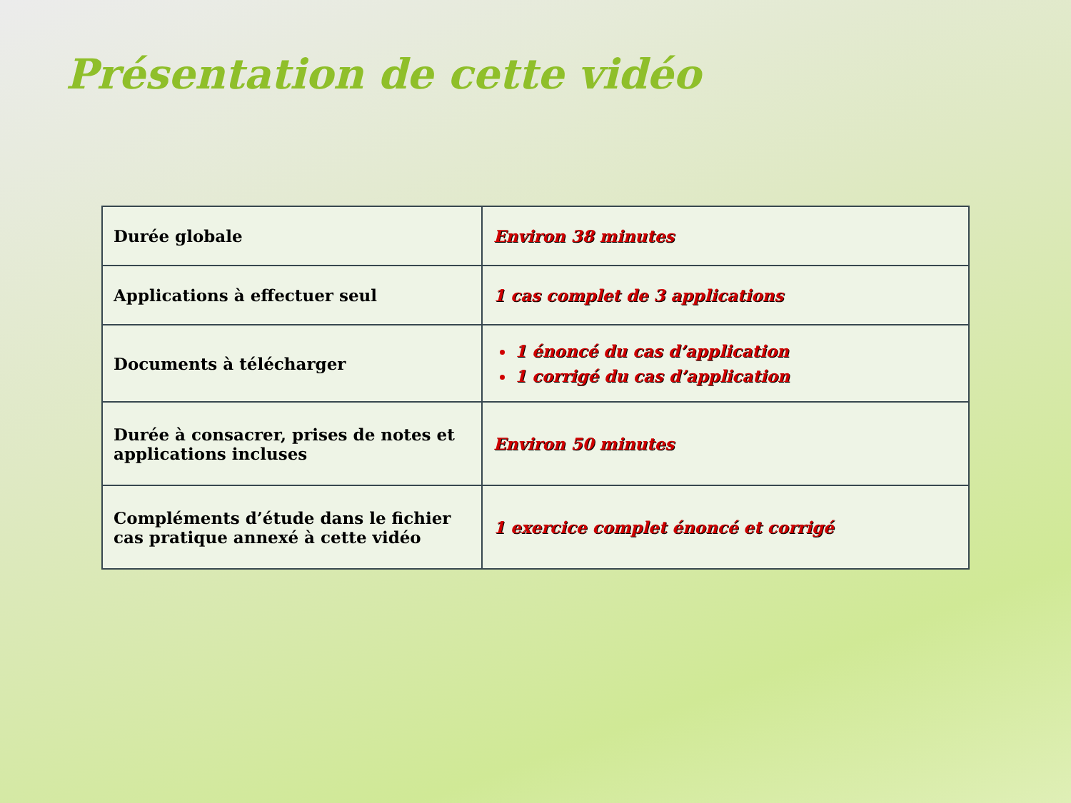Présentation de cette vidéo
| Durée globale | Environ 38 minutes |
| Applications à effectuer seul | 1 cas complet de 3 applications |
| Documents à télécharger | 1 énoncé du cas d’application 1 corrigé du cas d’application |
| Durée à consacrer, prises de notes et applications incluses | Environ 50 minutes |
| Compléments d’étude dans le fichier cas pratique annexé à cette vidéo | 1 exercice complet énoncé et corrigé |